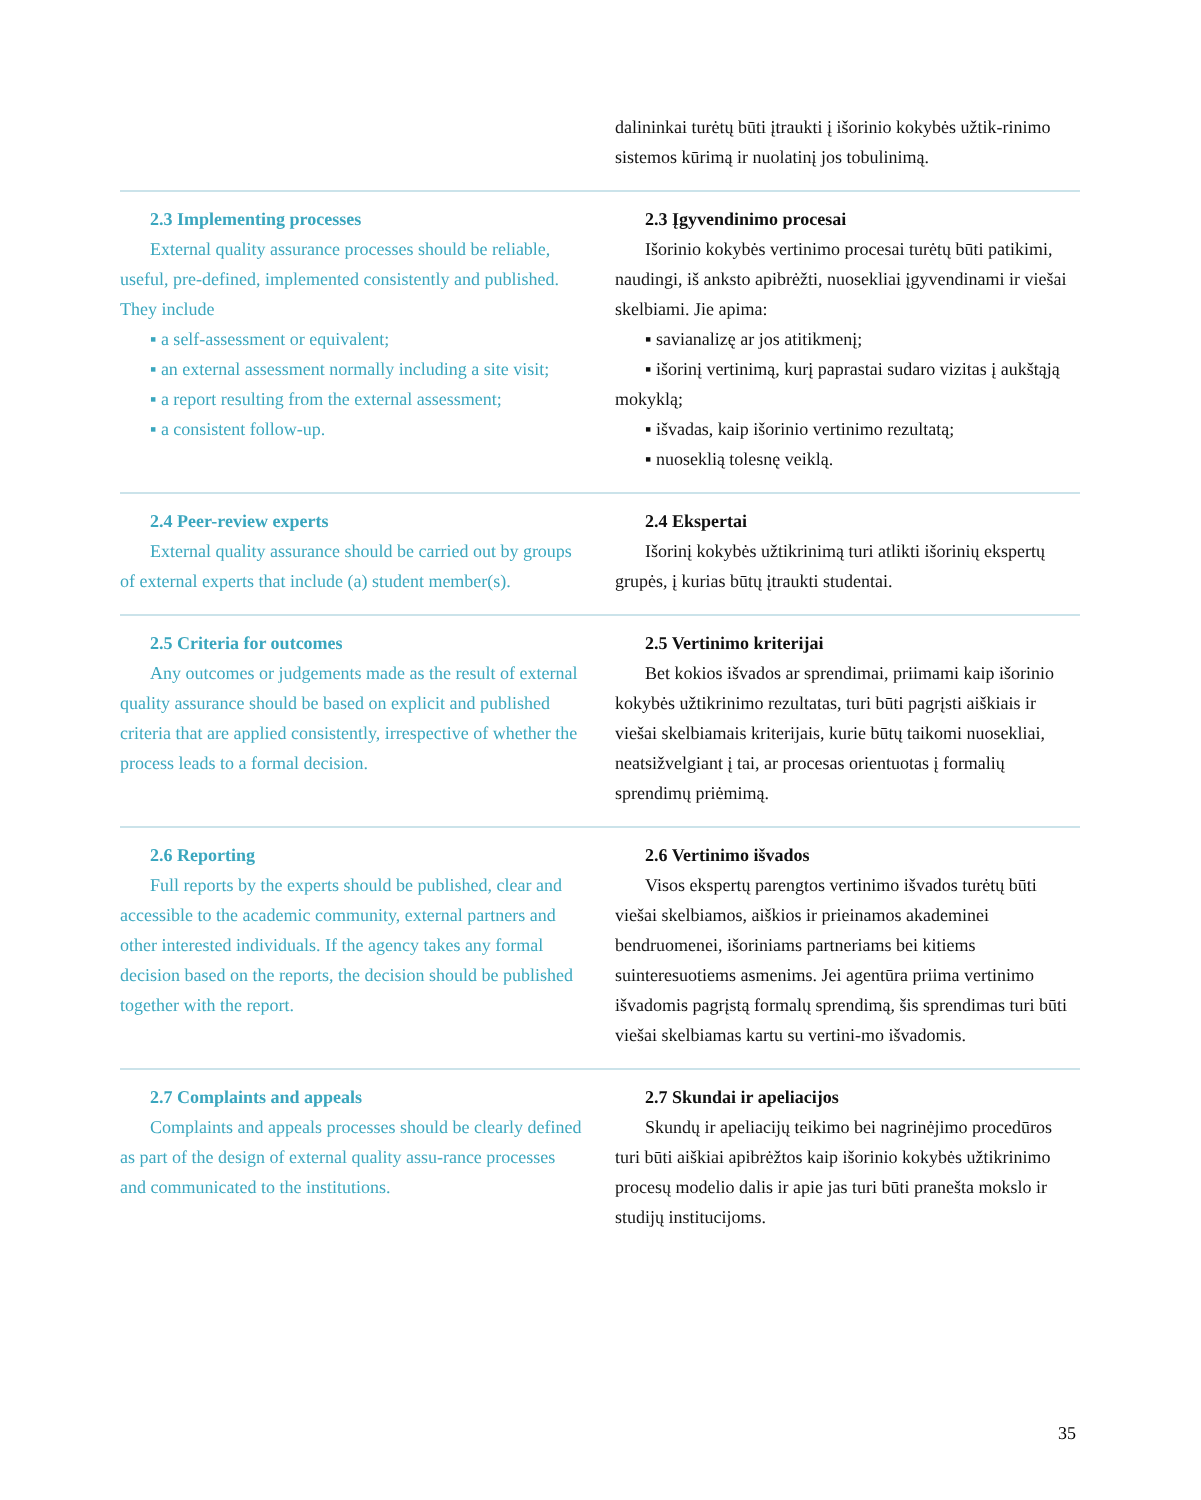dalininkai turėtų būti įtraukti į išorinio kokybės užtik-rinimo sistemos kūrimą ir nuolatinį jos tobulinimą.
2.3 Implementing processes
External quality assurance processes should be reliable, useful, pre-defined, implemented consistently and published. They include
▪ a self-assessment or equivalent;
▪ an external assessment normally including a site visit;
▪ a report resulting from the external assessment;
▪ a consistent follow-up.
2.3 Įgyvendinimo procesai
Išorinio kokybės vertinimo procesai turėtų būti patikimi, naudingi, iš anksto apibrėžti, nuosekliai įgyvendinami ir viešai skelbiami. Jie apima:
▪ savianalizę ar jos atitikmenį;
▪ išorinį vertinimą, kurį paprastai sudaro vizitas į aukštąją mokyklą;
▪ išvadas, kaip išorinio vertinimo rezultatą;
▪ nuoseklią tolesnę veiklą.
2.4 Peer-review experts
External quality assurance should be carried out by groups of external experts that include (a) student member(s).
2.4 Ekspertai
Išorinį kokybės užtikrinimą turi atlikti išorinių ekspertų grupės, į kurias būtų įtraukti studentai.
2.5 Criteria for outcomes
Any outcomes or judgements made as the result of external quality assurance should be based on explicit and published criteria that are applied consistently, irrespective of whether the process leads to a formal decision.
2.5 Vertinimo kriterijai
Bet kokios išvados ar sprendimai, priimami kaip išorinio kokybės užtikrinimo rezultatas, turi būti pagrįsti aiškiais ir viešai skelbiamais kriterijais, kurie būtų taikomi nuosekliai, neatsižvelgiant į tai, ar procesas orientuotas į formalių sprendimų priėmimą.
2.6 Reporting
Full reports by the experts should be published, clear and accessible to the academic community, external partners and other interested individuals. If the agency takes any formal decision based on the reports, the decision should be published together with the report.
2.6 Vertinimo išvados
Visos ekspertų parengtos vertinimo išvados turėtų būti viešai skelbiamos, aiškios ir prieinamos akademinei bendruomenei, išoriniams partneriams bei kitiems suinteresuotiems asmenims. Jei agentūra priima vertinimo išvadomis pagrįstą formalų sprendimą, šis sprendimas turi būti viešai skelbiamas kartu su vertini-mo išvadomis.
2.7 Complaints and appeals
Complaints and appeals processes should be clearly defined as part of the design of external quality assu-rance processes and communicated to the institutions.
2.7 Skundai ir apeliacijos
Skundų ir apeliacijų teikimo bei nagrinėjimo procedūros turi būti aiškiai apibrėžtos kaip išorinio kokybės užtikrinimo procesų modelio dalis ir apie jas turi būti pranešta mokslo ir studijų institucijoms.
35